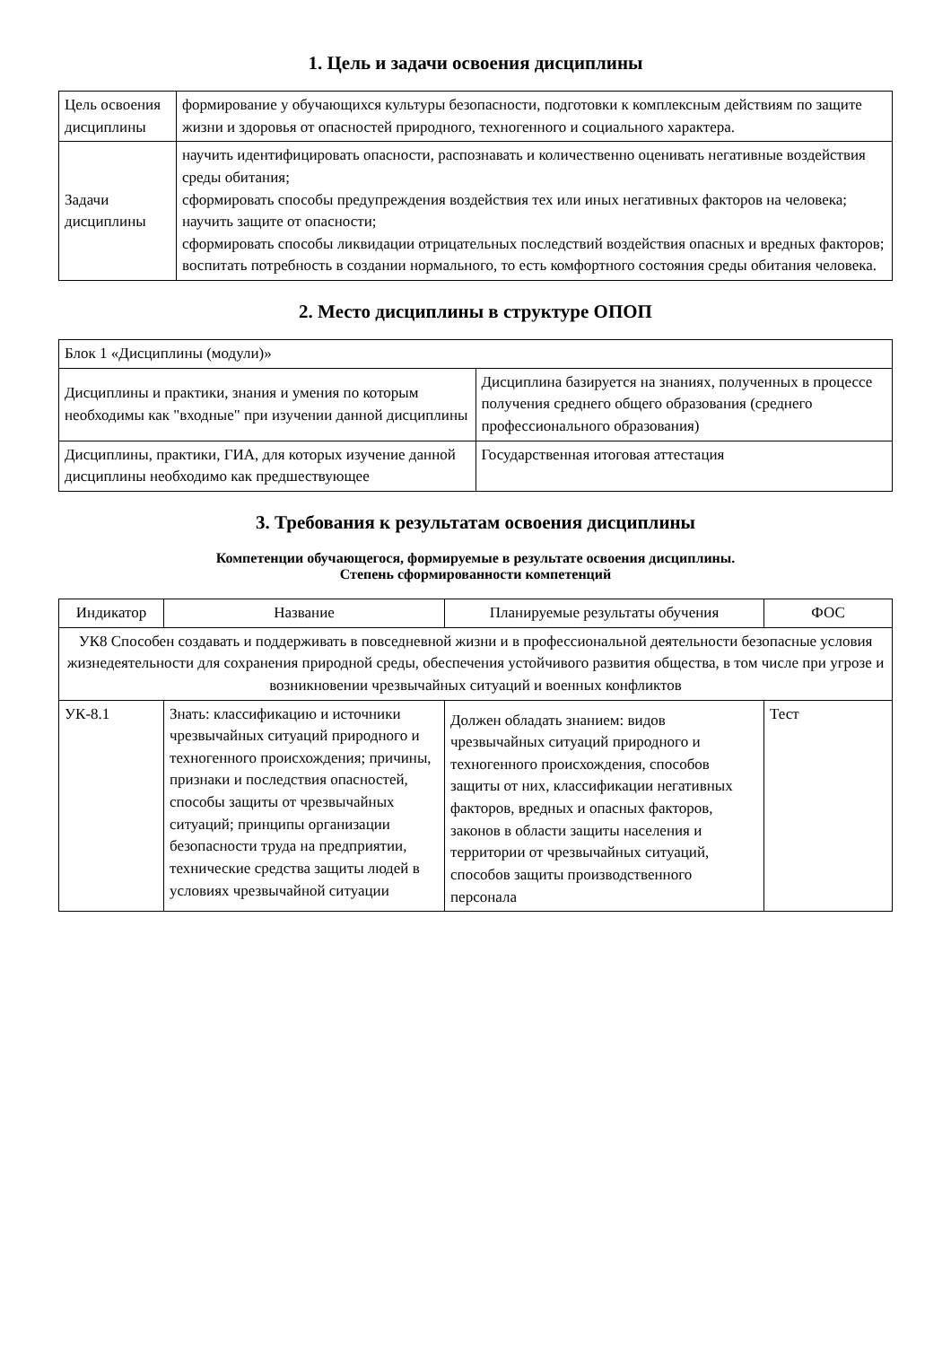1. Цель и задачи освоения дисциплины
| Цель освоения дисциплины | формирование у обучающихся культуры безопасности, подготовки к комплексным действиям по защите жизни и здоровья от опасностей природного, техногенного и социального характера. |
| Задачи дисциплины | научить идентифицировать опасности, распознавать и количественно оценивать негативные воздействия среды обитания; сформировать способы предупреждения воздействия тех или иных негативных факторов на человека; научить защите от опасности; сформировать способы ликвидации отрицательных последствий воздействия опасных и вредных факторов; воспитать потребность в создании нормального, то есть комфортного состояния среды обитания человека. |
2. Место дисциплины в структуре ОПОП
| Блок 1 «Дисциплины (модули)» | |
| Дисциплины и практики, знания и умения по которым необходимы как "входные" при изучении данной дисциплины | Дисциплина базируется на знаниях, полученных в процессе получения среднего общего образования (среднего профессионального образования) |
| Дисциплины, практики, ГИА, для которых изучение данной дисциплины необходимо как предшествующее | Государственная итоговая аттестация |
3. Требования к результатам освоения дисциплины
Компетенции обучающегося, формируемые в результате освоения дисциплины.
Степень сформированности компетенций
| Индикатор | Название | Планируемые результаты обучения | ФОС |
| --- | --- | --- | --- |
| УК8 Способен создавать и поддерживать в повседневной жизни и в профессиональной деятельности безопасные условия жизнедеятельности для сохранения природной среды, обеспечения устойчивого развития общества, в том числе при угрозе и возникновении чрезвычайных ситуаций и военных конфликтов | | | |
| УК-8.1 | Знать: классификацию и источники чрезвычайных ситуаций природного и техногенного происхождения; причины, признаки и последствия опасностей, способы защиты от чрезвычайных ситуаций; принципы организации безопасности труда на предприятии, технические средства защиты людей в условиях чрезвычайной ситуации | Должен обладать знанием: видов чрезвычайных ситуаций природного и техногенного происхождения, способов защиты от них, классификации негативных факторов, вредных и опасных факторов, законов в области защиты населения и территории от чрезвычайных ситуаций, способов защиты производственного персонала | Тест |